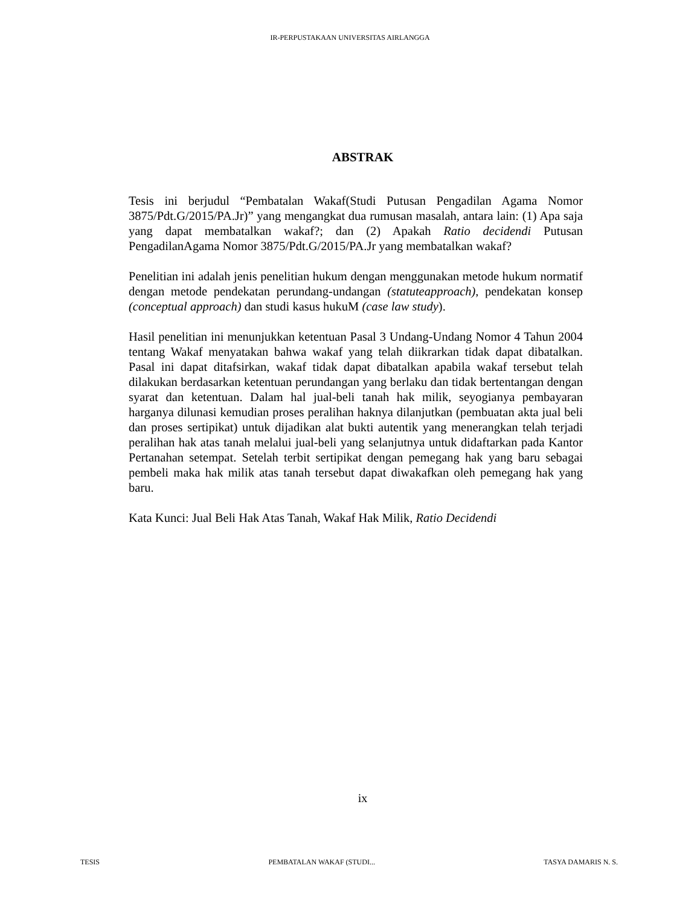IR-PERPUSTAKAAN UNIVERSITAS AIRLANGGA
ABSTRAK
Tesis ini berjudul “Pembatalan Wakaf(Studi Putusan Pengadilan Agama Nomor 3875/Pdt.G/2015/PA.Jr)” yang mengangkat dua rumusan masalah, antara lain: (1) Apa saja yang dapat membatalkan wakaf?; dan (2) Apakah Ratio decidendi Putusan PengadilanAgama Nomor 3875/Pdt.G/2015/PA.Jr yang membatalkan wakaf?
Penelitian ini adalah jenis penelitian hukum dengan menggunakan metode hukum normatif dengan metode pendekatan perundang-undangan (statuteapproach), pendekatan konsep (conceptual approach) dan studi kasus hukuM (case law study).
Hasil penelitian ini menunjukkan ketentuan Pasal 3 Undang-Undang Nomor 4 Tahun 2004 tentang Wakaf menyatakan bahwa wakaf yang telah diikrarkan tidak dapat dibatalkan. Pasal ini dapat ditafsirkan, wakaf tidak dapat dibatalkan apabila wakaf tersebut telah dilakukan berdasarkan ketentuan perundangan yang berlaku dan tidak bertentangan dengan syarat dan ketentuan. Dalam hal jual-beli tanah hak milik, seyogianya pembayaran harganya dilunasi kemudian proses peralihan haknya dilanjutkan (pembuatan akta jual beli dan proses sertipikat) untuk dijadikan alat bukti autentik yang menerangkan telah terjadi peralihan hak atas tanah melalui jual-beli yang selanjutnya untuk didaftarkan pada Kantor Pertanahan setempat. Setelah terbit sertipikat dengan pemegang hak yang baru sebagai pembeli maka hak milik atas tanah tersebut dapat diwakafkan oleh pemegang hak yang baru.
Kata Kunci: Jual Beli Hak Atas Tanah, Wakaf Hak Milik, Ratio Decidendi
ix
TESIS PEMBATALAN WAKAF (STUDI... TASYA DAMARIS N. S.